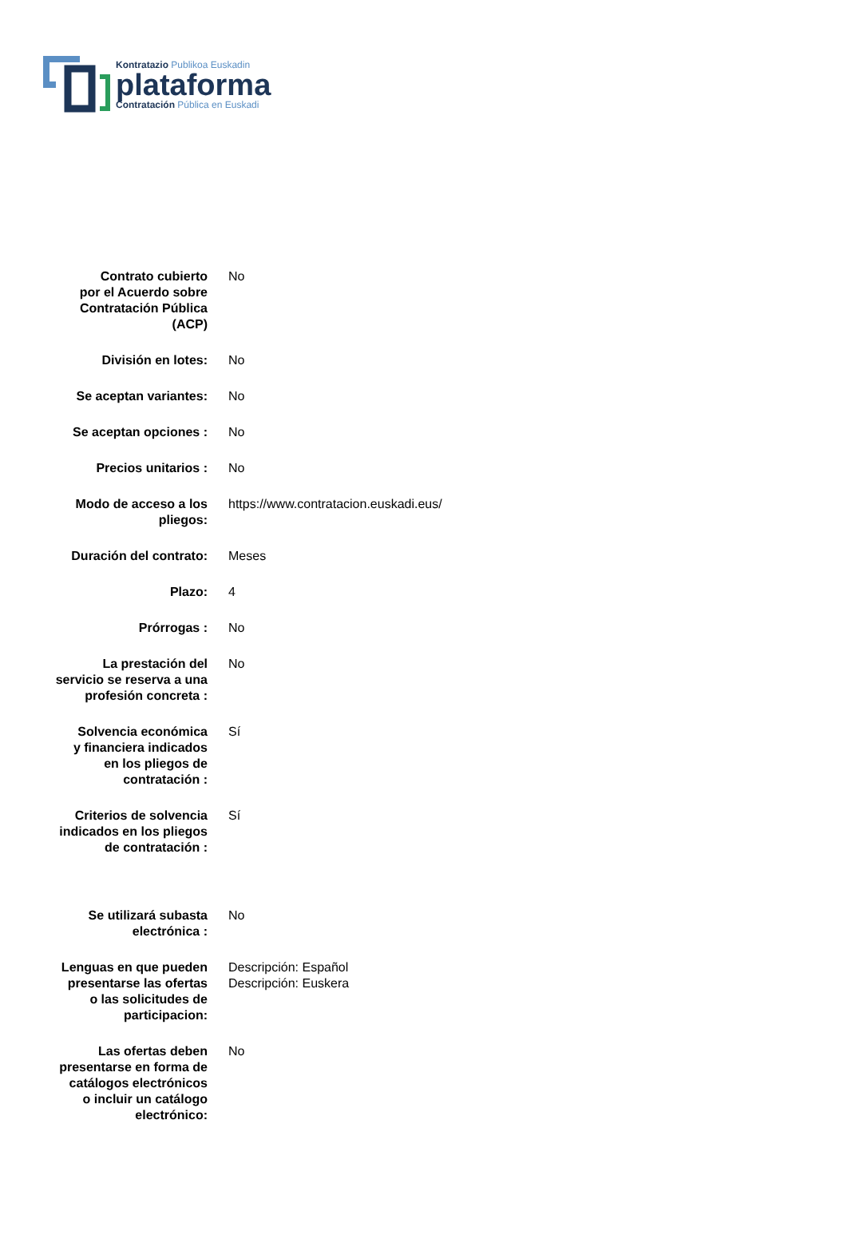Kontratazio Publikoa Euskadin
plataforma
Contratación Pública en Euskadi
| Contrato cubierto por el Acuerdo sobre Contratación Pública (ACP) | No |
| División en lotes: | No |
| Se aceptan variantes: | No |
| Se aceptan opciones : | No |
| Precios unitarios : | No |
| Modo de acceso a los pliegos: | https://www.contratacion.euskadi.eus/ |
| Duración del contrato: | Meses |
| Plazo: | 4 |
| Prórrogas : | No |
| La prestación del servicio se reserva a una profesión concreta : | No |
| Solvencia económica y financiera indicados en los pliegos de contratación : | Sí |
| Criterios de solvencia indicados en los pliegos de contratación : | Sí |
| Se utilizará subasta electrónica : | No |
| Lenguas en que pueden presentarse las ofertas o las solicitudes de participacion: | Descripción: Español Descripción: Euskera |
| Las ofertas deben presentarse en forma de catálogos electrónicos o incluir un catálogo electrónico: | No |